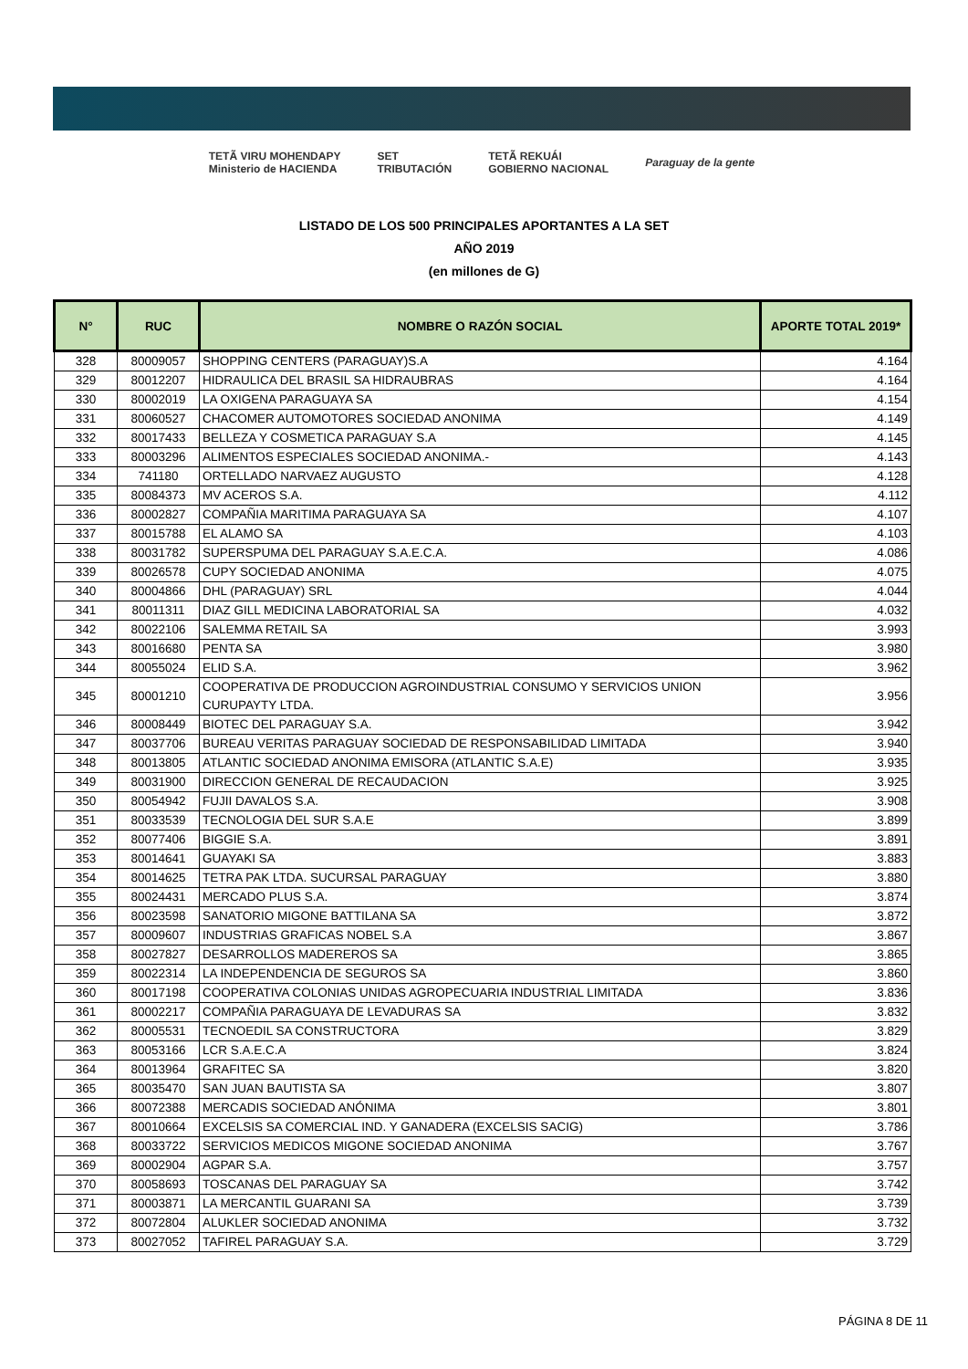TETÃ VIRU MOHENDAPY
Ministerio de HACIENDA
SET
TRIBUTACIÓN
TETÃ REKUÁI
GOBIERNO NACIONAL
Paraguay de la gente
LISTADO DE LOS 500 PRINCIPALES APORTANTES A LA SET
AÑO 2019
(en millones de G)
| N° | RUC | NOMBRE O RAZÓN SOCIAL | APORTE TOTAL 2019* |
| --- | --- | --- | --- |
| 328 | 80009057 | SHOPPING CENTERS (PARAGUAY)S.A | 4.164 |
| 329 | 80012207 | HIDRAULICA DEL BRASIL SA HIDRAUBRAS | 4.164 |
| 330 | 80002019 | LA OXIGENA PARAGUAYA SA | 4.154 |
| 331 | 80060527 | CHACOMER AUTOMOTORES SOCIEDAD ANONIMA | 4.149 |
| 332 | 80017433 | BELLEZA Y COSMETICA PARAGUAY S.A | 4.145 |
| 333 | 80003296 | ALIMENTOS ESPECIALES SOCIEDAD ANONIMA.- | 4.143 |
| 334 | 741180 | ORTELLADO NARVAEZ AUGUSTO | 4.128 |
| 335 | 80084373 | MV ACEROS S.A. | 4.112 |
| 336 | 80002827 | COMPAÑIA MARITIMA PARAGUAYA SA | 4.107 |
| 337 | 80015788 | EL ALAMO SA | 4.103 |
| 338 | 80031782 | SUPERSPUMA DEL PARAGUAY S.A.E.C.A. | 4.086 |
| 339 | 80026578 | CUPY SOCIEDAD ANONIMA | 4.075 |
| 340 | 80004866 | DHL (PARAGUAY) SRL | 4.044 |
| 341 | 80011311 | DIAZ GILL MEDICINA LABORATORIAL SA | 4.032 |
| 342 | 80022106 | SALEMMA RETAIL SA | 3.993 |
| 343 | 80016680 | PENTA SA | 3.980 |
| 344 | 80055024 | ELID S.A. | 3.962 |
| 345 | 80001210 | COOPERATIVA DE PRODUCCION AGROINDUSTRIAL CONSUMO Y SERVICIOS UNION CURUPAYTY LTDA. | 3.956 |
| 346 | 80008449 | BIOTEC DEL PARAGUAY S.A. | 3.942 |
| 347 | 80037706 | BUREAU VERITAS PARAGUAY SOCIEDAD DE RESPONSABILIDAD LIMITADA | 3.940 |
| 348 | 80013805 | ATLANTIC SOCIEDAD ANONIMA EMISORA (ATLANTIC S.A.E) | 3.935 |
| 349 | 80031900 | DIRECCION GENERAL DE RECAUDACION | 3.925 |
| 350 | 80054942 | FUJII DAVALOS S.A. | 3.908 |
| 351 | 80033539 | TECNOLOGIA DEL SUR S.A.E | 3.899 |
| 352 | 80077406 | BIGGIE S.A. | 3.891 |
| 353 | 80014641 | GUAYAKI SA | 3.883 |
| 354 | 80014625 | TETRA PAK LTDA. SUCURSAL PARAGUAY | 3.880 |
| 355 | 80024431 | MERCADO PLUS S.A. | 3.874 |
| 356 | 80023598 | SANATORIO MIGONE BATTILANA SA | 3.872 |
| 357 | 80009607 | INDUSTRIAS GRAFICAS NOBEL S.A | 3.867 |
| 358 | 80027827 | DESARROLLOS MADEREROS SA | 3.865 |
| 359 | 80022314 | LA INDEPENDENCIA DE SEGUROS SA | 3.860 |
| 360 | 80017198 | COOPERATIVA COLONIAS UNIDAS AGROPECUARIA INDUSTRIAL LIMITADA | 3.836 |
| 361 | 80002217 | COMPAÑIA PARAGUAYA DE LEVADURAS SA | 3.832 |
| 362 | 80005531 | TECNOEDIL SA CONSTRUCTORA | 3.829 |
| 363 | 80053166 | LCR S.A.E.C.A | 3.824 |
| 364 | 80013964 | GRAFITEC SA | 3.820 |
| 365 | 80035470 | SAN JUAN BAUTISTA SA | 3.807 |
| 366 | 80072388 | MERCADIS SOCIEDAD ANÓNIMA | 3.801 |
| 367 | 80010664 | EXCELSIS SA COMERCIAL IND. Y GANADERA (EXCELSIS SACIG) | 3.786 |
| 368 | 80033722 | SERVICIOS MEDICOS MIGONE SOCIEDAD ANONIMA | 3.767 |
| 369 | 80002904 | AGPAR S.A. | 3.757 |
| 370 | 80058693 | TOSCANAS DEL PARAGUAY SA | 3.742 |
| 371 | 80003871 | LA MERCANTIL GUARANI SA | 3.739 |
| 372 | 80072804 | ALUKLER SOCIEDAD ANONIMA | 3.732 |
| 373 | 80027052 | TAFIREL PARAGUAY S.A. | 3.729 |
PÁGINA 8 DE 11